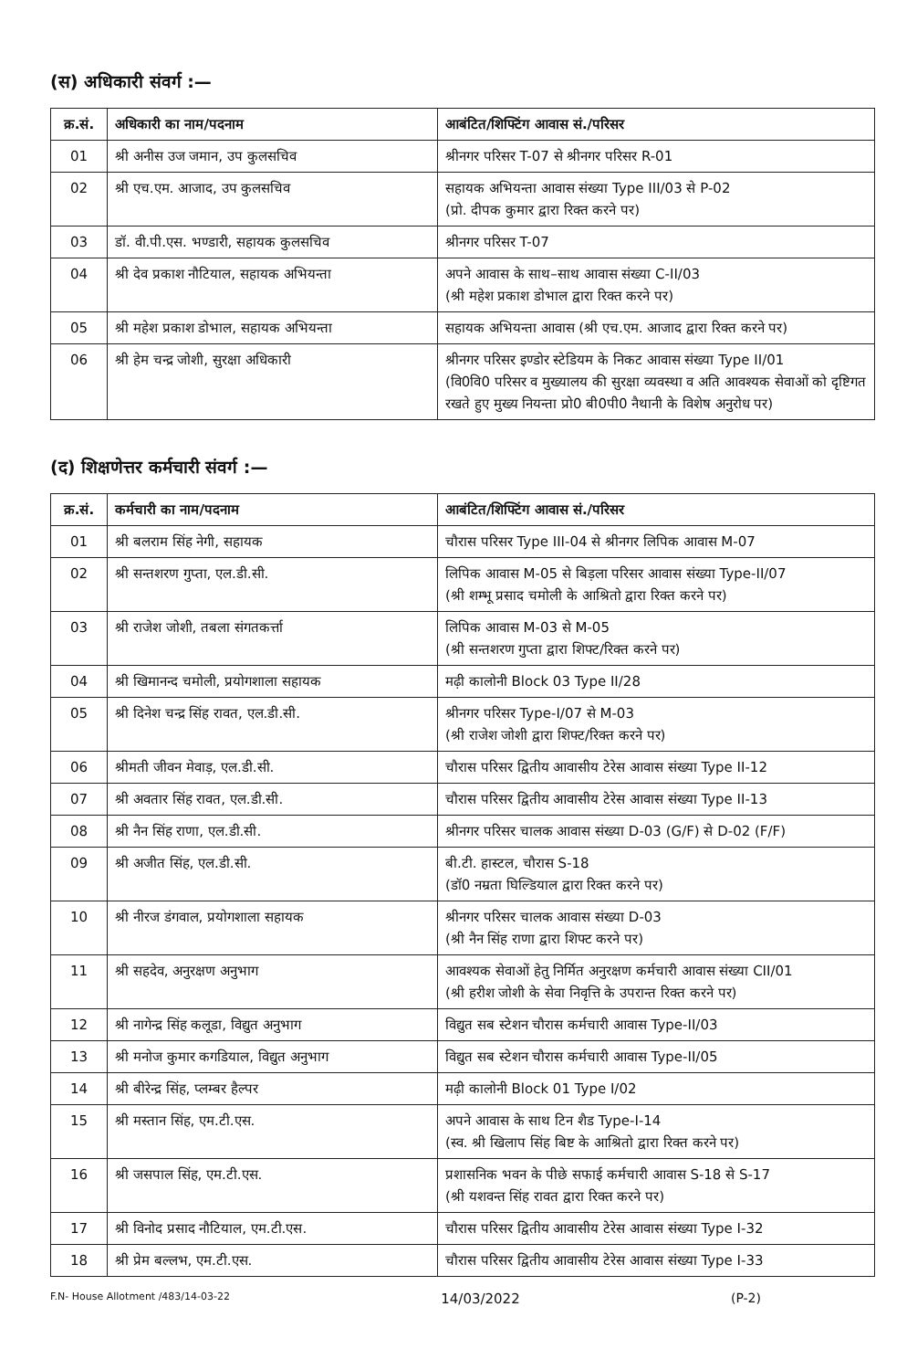(स) अधिकारी संवर्ग :—
| क्र.सं. | अधिकारी का नाम/पदनाम | आबंटित/शिफ्टिंग आवास सं./परिसर |
| --- | --- | --- |
| 01 | श्री अनीस उज जमान, उप कुलसचिव | श्रीनगर परिसर T-07 से श्रीनगर परिसर R-01 |
| 02 | श्री एच.एम. आजाद, उप कुलसचिव | सहायक अभियन्ता आवास संख्या Type III/03 से P-02 (प्रो. दीपक कुमार द्वारा रिक्त करने पर) |
| 03 | डॉ. वी.पी.एस. भण्डारी, सहायक कुलसचिव | श्रीनगर परिसर T-07 |
| 04 | श्री देव प्रकाश नौटियाल, सहायक अभियन्ता | अपने आवास के साथ–साथ आवास संख्या C-II/03 (श्री महेश प्रकाश डोभाल द्वारा रिक्त करने पर) |
| 05 | श्री महेश प्रकाश डोभाल, सहायक अभियन्ता | सहायक अभियन्ता आवास (श्री एच.एम. आजाद द्वारा रिक्त करने पर) |
| 06 | श्री हेम चन्द्र जोशी, सुरक्षा अधिकारी | श्रीनगर परिसर इण्डोर स्टेडियम के निकट आवास संख्या Type II/01 (वि0वि0 परिसर व मुख्यालय की सुरक्षा व्यवस्था व अति आवश्यक सेवाओं को दृष्टिगत रखते हुए मुख्य नियन्ता प्रो0 बी0पी0 नैथानी के विशेष अनुरोध पर) |
(द) शिक्षणेत्तर कर्मचारी संवर्ग :—
| क्र.सं. | कर्मचारी का नाम/पदनाम | आबंटित/शिफ्टिंग आवास सं./परिसर |
| --- | --- | --- |
| 01 | श्री बलराम सिंह नेगी, सहायक | चौरास परिसर Type III-04 से श्रीनगर लिपिक आवास M-07 |
| 02 | श्री सन्तशरण गुप्ता, एल.डी.सी. | लिपिक आवास M-05 से बिड़ला परिसर आवास संख्या Type-II/07 (श्री शम्भू प्रसाद चमोली के आश्रितो द्वारा रिक्त करने पर) |
| 03 | श्री राजेश जोशी, तबला संगतकर्त्ता | लिपिक आवास M-03 से M-05 (श्री सन्तशरण गुप्ता द्वारा शिफ्ट/रिक्त करने पर) |
| 04 | श्री खिमानन्द चमोली, प्रयोगशाला सहायक | मढ़ी कालोनी Block 03 Type II/28 |
| 05 | श्री दिनेश चन्द्र सिंह रावत, एल.डी.सी. | श्रीनगर परिसर Type-I/07 से M-03 (श्री राजेश जोशी द्वारा शिफ्ट/रिक्त करने पर) |
| 06 | श्रीमती जीवन मेवाड़, एल.डी.सी. | चौरास परिसर द्वितीय आवासीय टेरेस आवास संख्या Type II-12 |
| 07 | श्री अवतार सिंह रावत, एल.डी.सी. | चौरास परिसर द्वितीय आवासीय टेरेस आवास संख्या Type II-13 |
| 08 | श्री नैन सिंह राणा, एल.डी.सी. | श्रीनगर परिसर चालक आवास संख्या D-03 (G/F) से D-02 (F/F) |
| 09 | श्री अजीत सिंह, एल.डी.सी. | बी.टी. हास्टल, चौरास S-18 (डॉ0 नम्रता घिल्डियाल द्वारा रिक्त करने पर) |
| 10 | श्री नीरज डंगवाल, प्रयोगशाला सहायक | श्रीनगर परिसर चालक आवास संख्या D-03 (श्री नैन सिंह राणा द्वारा शिफ्ट करने पर) |
| 11 | श्री सहदेव, अनुरक्षण अनुभाग | आवश्यक सेवाओं हेतु निर्मित अनुरक्षण कर्मचारी आवास संख्या CII/01 (श्री हरीश जोशी के सेवा निवृत्ति के उपरान्त रिक्त करने पर) |
| 12 | श्री नागेन्द्र सिंह कलूडा, विद्युत अनुभाग | विद्युत सब स्टेशन चौरास कर्मचारी आवास Type-II/03 |
| 13 | श्री मनोज कुमार कगडियाल, विद्युत अनुभाग | विद्युत सब स्टेशन चौरास कर्मचारी आवास Type-II/05 |
| 14 | श्री बीरेन्द्र सिंह, प्लम्बर हैल्पर | मढ़ी कालोनी Block 01 Type I/02 |
| 15 | श्री मस्तान सिंह, एम.टी.एस. | अपने आवास के साथ टिन शैड Type-I-14 (स्व. श्री खिलाप सिंह बिष्ट के आश्रितो द्वारा रिक्त करने पर) |
| 16 | श्री जसपाल सिंह, एम.टी.एस. | प्रशासनिक भवन के पीछे सफाई कर्मचारी आवास S-18 से S-17 (श्री यशवन्त सिंह रावत द्वारा रिक्त करने पर) |
| 17 | श्री विनोद प्रसाद नौटियाल, एम.टी.एस. | चौरास परिसर द्वितीय आवासीय टेरेस आवास संख्या Type I-32 |
| 18 | श्री प्रेम बल्लभ, एम.टी.एस. | चौरास परिसर द्वितीय आवासीय टेरेस आवास संख्या Type I-33 |
F.N- House Allotment /483/14-03-22 14/03/2022 (P-2)